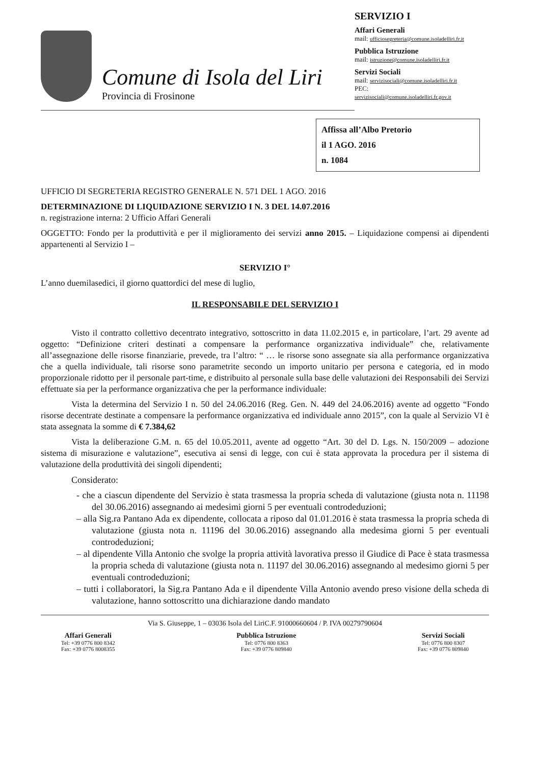Comune di Isola del Liri
Provincia di Frosinone
SERVIZIO I
Affari Generali
mail: ufficiosegreteria@comune.isoladelliri.fr.it
Pubblica Istruzione
mail: istruzione@comune.isoladelliri.fr.it
Servizi Sociali
mail: servizisociali@comune.isoladelliri.fr.it
PEC:
servizisociali@comune.isoladelliri.fr.gov.it
Affissa all’Albo Pretorio
il 1 AGO. 2016
n. 1084
UFFICIO DI SEGRETERIA REGISTRO GENERALE N. 571 DEL 1 AGO. 2016
DETERMINAZIONE DI LIQUIDAZIONE SERVIZIO I N. 3 DEL 14.07.2016
n. registrazione interna: 2 Ufficio Affari Generali
OGGETTO: Fondo per la produttività e per il miglioramento dei servizi anno 2015. – Liquidazione compensi ai dipendenti appartenenti al Servizio I –
SERVIZIO I°
L’anno duemilasedici, il giorno quattordici del mese di luglio,
IL RESPONSABILE DEL SERVIZIO I
Visto il contratto collettivo decentrato integrativo, sottoscritto in data 11.02.2015 e, in particolare, l’art. 29 avente ad oggetto: “Definizione criteri destinati a compensare la performance organizzativa individuale” che, relativamente all’assegnazione delle risorse finanziarie, prevede, tra l’altro: “ … le risorse sono assegnate sia alla performance organizzativa che a quella individuale, tali risorse sono parametrite secondo un importo unitario per persona e categoria, ed in modo proporzionale ridotto per il personale part-time, e distribuito al personale sulla base delle valutazioni dei Responsabili dei Servizi effettuate sia per la performance organizzativa che per la performance individuale:
Vista la determina del Servizio I n. 50 del 24.06.2016 (Reg. Gen. N. 449 del 24.06.2016) avente ad oggetto “Fondo risorse decentrate destinate a compensare la performance organizzativa ed individuale anno 2015”, con la quale al Servizio VI è stata assegnata la somme di € 7.384,62
Vista la deliberazione G.M. n. 65 del 10.05.2011, avente ad oggetto “Art. 30 del D. Lgs. N. 150/2009 – adozione sistema di misurazione e valutazione”, esecutiva ai sensi di legge, con cui è stata approvata la procedura per il sistema di valutazione della produttività dei singoli dipendenti;
Considerato:
- che a ciascun dipendente del Servizio è stata trasmessa la propria scheda di valutazione (giusta nota n. 11198 del 30.06.2016) assegnando ai medesimi giorni 5 per eventuali controdeduzioni;
– alla Sig.ra Pantano Ada ex dipendente, collocata a riposo dal 01.01.2016 è stata trasmessa la propria scheda di valutazione (giusta nota n. 11196 del 30.06.2016) assegnando alla medesima giorni 5 per eventuali controdeduzioni;
– al dipendente Villa Antonio che svolge la propria attività lavorativa presso il Giudice di Pace è stata trasmessa la propria scheda di valutazione (giusta nota n. 11197 del 30.06.2016) assegnando al medesimo giorni 5 per eventuali controdeduzioni;
– tutti i collaboratori, la Sig.ra Pantano Ada e il dipendente Villa Antonio avendo preso visione della scheda di valutazione, hanno sottoscritto una dichiarazione dando mandato
Via S. Giuseppe, 1 – 03036 Isola del LiriC.F. 91000660604 / P. IVA 00279790604
Affari Generali
Tel: +39 0776 800 8342
Fax: +39 0776 8008355
Pubblica Istruzione
Tel: 0776 800 8363
Fax: +39 0776 809840
Servizi Sociali
Tel: 0776 800 8307
Fax: +39 0776 809840